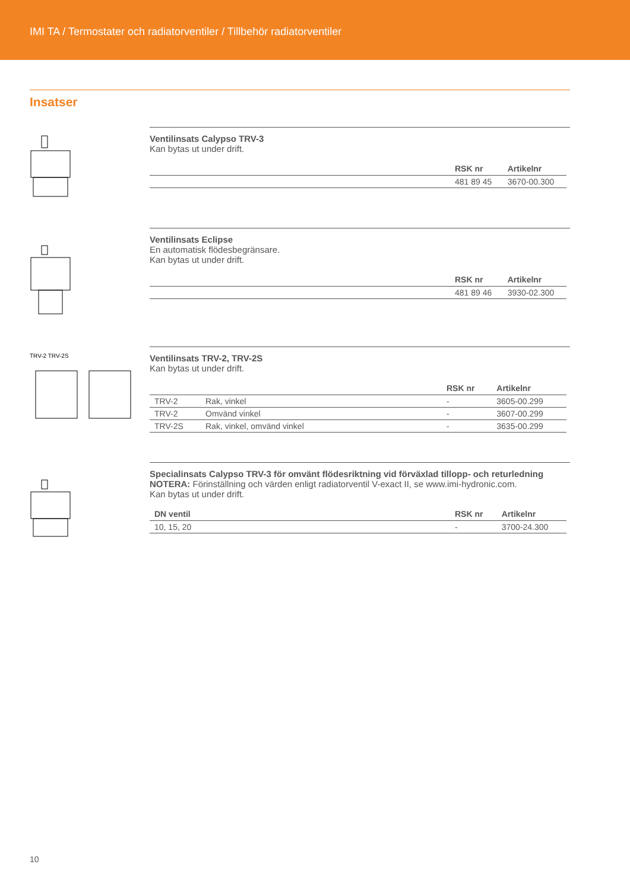IMI TA / Termostater och radiatorventiler / Tillbehör radiatorventiler
Insatser
Ventilinsats Calypso TRV-3
Kan bytas ut under drift.
| | RSK nr | Artikelnr |
| --- | --- | --- |
| | 481 89 45 | 3670-00.300 |
Ventilinsats Eclipse
En automatisk flödesbegränsare.
Kan bytas ut under drift.
| | RSK nr | Artikelnr |
| --- | --- | --- |
| | 481 89 46 | 3930-02.300 |
TRV-2 TRV-2S
Ventilinsats TRV-2, TRV-2S
Kan bytas ut under drift.
| | | RSK nr | Artikelnr |
| --- | --- | --- | --- |
| TRV-2 | Rak, vinkel | - | 3605-00.299 |
| TRV-2 | Omvänd vinkel | - | 3607-00.299 |
| TRV-2S | Rak, vinkel, omvänd vinkel | - | 3635-00.299 |
Specialinsats Calypso TRV-3 för omvänt flödesriktning vid förväxlad tillopp- och returledning
NOTERA: Förinställning och värden enligt radiatorventil V-exact II, se www.imi-hydronic.com.
Kan bytas ut under drift.
| DN ventil | RSK nr | Artikelnr |
| --- | --- | --- |
| 10, 15, 20 | - | 3700-24.300 |
10